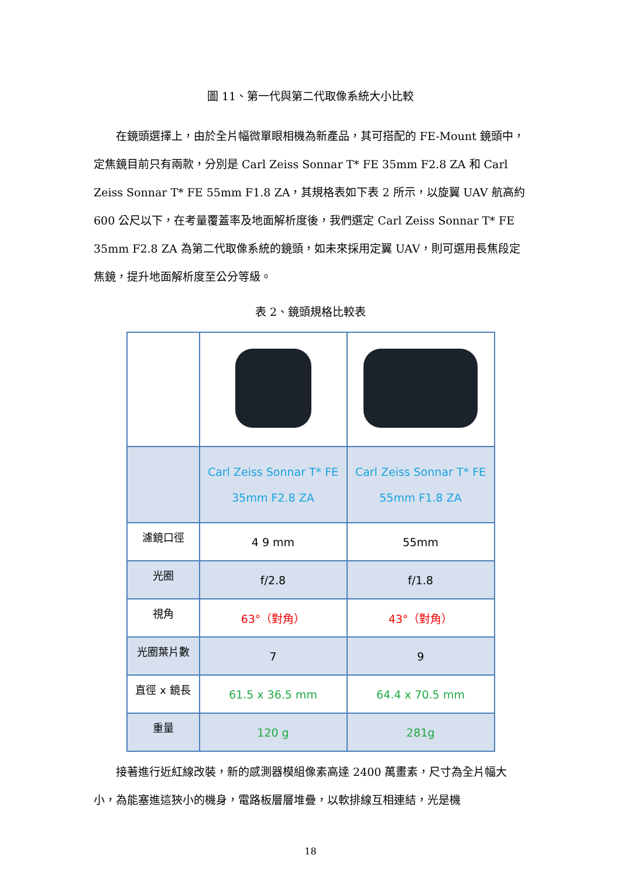圖 11、第一代與第二代取像系統大小比較
　　在鏡頭選擇上，由於全片幅微單眼相機為新產品，其可搭配的 FE-Mount 鏡頭中，定焦鏡目前只有兩款，分別是 Carl Zeiss Sonnar T* FE 35mm F2.8 ZA 和 Carl Zeiss Sonnar T* FE 55mm F1.8 ZA，其規格表如下表 2 所示，以旋翼 UAV 航高約 600 公尺以下，在考量覆蓋率及地面解析度後，我們選定 Carl Zeiss Sonnar T* FE 35mm F2.8 ZA 為第二代取像系統的鏡頭，如未來採用定翼 UAV，則可選用長焦段定焦鏡，提升地面解析度至公分等級。
表 2、鏡頭規格比較表
| | Carl Zeiss Sonnar T* FE 35mm F2.8 ZA | Carl Zeiss Sonnar T* FE 55mm F1.8 ZA |
| 濾鏡口徑 | 4 9 mm | 55mm |
| 光圈 | f/2.8 | f/1.8 |
| 視角 | 63°（對角） | 43°（對角） |
| 光圈葉片數 | 7 | 9 |
| 直徑 x 鏡長 | 61.5 x 36.5 mm | 64.4 x 70.5 mm |
| 重量 | 120 g | 281g |
　　接著進行近紅線改裝，新的感測器模組像素高達 2400 萬畫素，尺寸為全片幅大小，為能塞進這狹小的機身，電路板層層堆疊，以軟排線互相連結，光是機
18